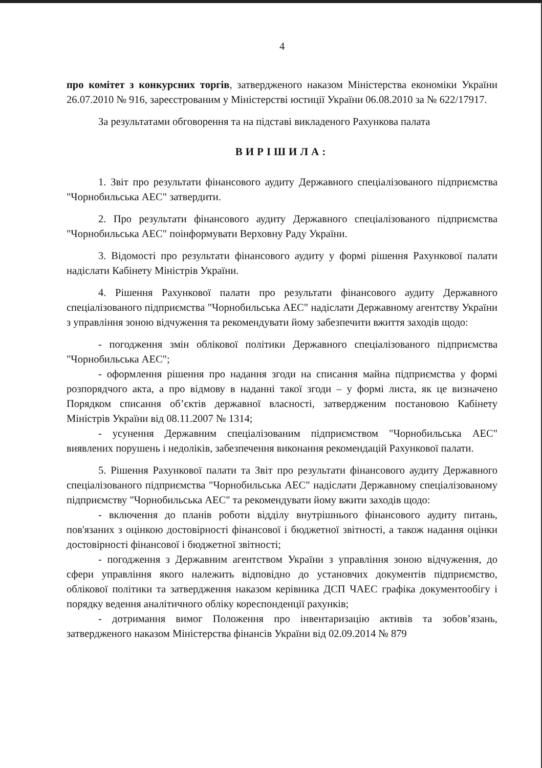4
про комітет з конкурсних торгів, затвердженого наказом Міністерства економіки України 26.07.2010 № 916, зареєстрованим у Міністерстві юстиції України 06.08.2010 за № 622/17917.
За результатами обговорення та на підставі викладеного Рахункова палата
ВИРІШИЛА:
1. Звіт про результати фінансового аудиту Державного спеціалізованого підприємства "Чорнобильська АЕС" затвердити.
2. Про результати фінансового аудиту Державного спеціалізованого підприємства "Чорнобильська АЕС" поінформувати Верховну Раду України.
3. Відомості про результати фінансового аудиту у формі рішення Рахункової палати надіслати Кабінету Міністрів України.
4. Рішення Рахункової палати про результати фінансового аудиту Державного спеціалізованого підприємства "Чорнобильська АЕС" надіслати Державному агентству України з управління зоною відчуження та рекомендувати йому забезпечити вжиття заходів щодо:
- погодження змін облікової політики Державного спеціалізованого підприємства "Чорнобильська АЕС";
- оформлення рішення про надання згоди на списання майна підприємства у формі розпорядчого акта, а про відмову в наданні такої згоди – у формі листа, як це визначено Порядком списання об’єктів державної власності, затвердженим постановою Кабінету Міністрів України від 08.11.2007 № 1314;
- усунення Державним спеціалізованим підприємством "Чорнобильська АЕС" виявлених порушень і недоліків, забезпечення виконання рекомендацій Рахункової палати.
5. Рішення Рахункової палати та Звіт про результати фінансового аудиту Державного спеціалізованого підприємства "Чорнобильська АЕС" надіслати Державному спеціалізованому підприємству "Чорнобильська АЕС" та рекомендувати йому вжити заходів щодо:
- включення до планів роботи відділу внутрішнього фінансового аудиту питань, пов'язаних з оцінкою достовірності фінансової і бюджетної звітності, а також надання оцінки достовірності фінансової і бюджетної звітності;
- погодження з Державним агентством України з управління зоною відчуження, до сфери управління якого належить відповідно до установчих документів підприємство, облікової політики та затвердження наказом керівника ДСП ЧАЕС графіка документообігу і порядку ведення аналітичного обліку кореспонденції рахунків;
- дотримання вимог Положення про інвентаризацію активів та зобов’язань, затвердженого наказом Міністерства фінансів України від 02.09.2014 № 879